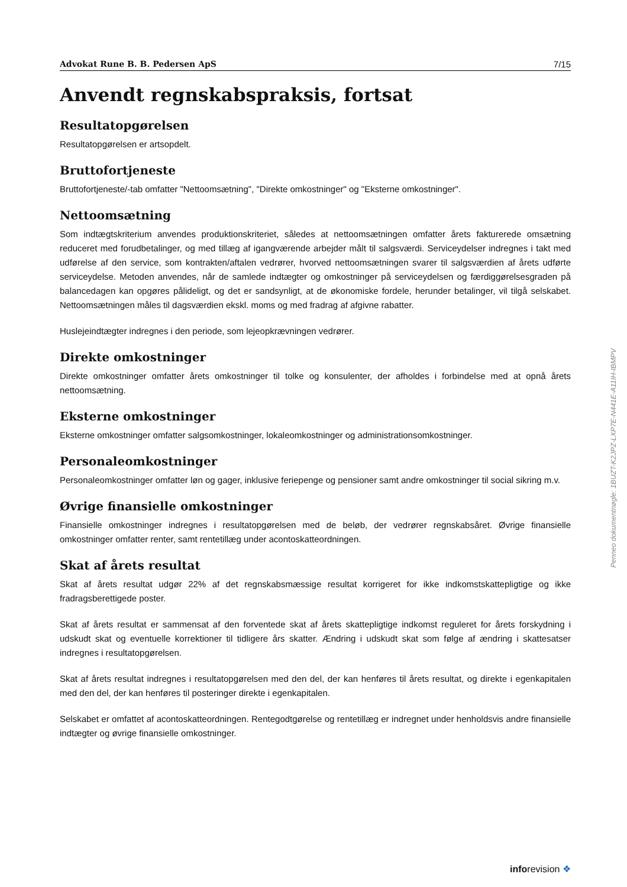Advokat Rune B. B. Pedersen ApS 7/15
Anvendt regnskabspraksis, fortsat
Resultatopgørelsen
Resultatopgørelsen er artsopdelt.
Bruttofortjeneste
Bruttofortjeneste/-tab omfatter "Nettoomsætning", "Direkte omkostninger" og "Eksterne omkostninger".
Nettoomsætning
Som indtægtskriterium anvendes produktionskriteriet, således at nettoomsætningen omfatter årets fakturerede omsætning reduceret med forudbetalinger, og med tillæg af igangværende arbejder målt til salgsværdi. Serviceydelser indregnes i takt med udførelse af den service, som kontrakten/aftalen vedrører, hvorved nettoomsætningen svarer til salgsværdien af årets udførte serviceydelse. Metoden anvendes, når de samlede indtægter og omkostninger på serviceydelsen og færdiggørelsesgraden på balancedagen kan opgøres pålideligt, og det er sandsynligt, at de økonomiske fordele, herunder betalinger, vil tilgå selskabet. Nettoomsætningen måles til dagsværdien ekskl. moms og med fradrag af afgivne rabatter.
Huslejeindtægter indregnes i den periode, som lejeopkrævningen vedrører.
Direkte omkostninger
Direkte omkostninger omfatter årets omkostninger til tolke og konsulenter, der afholdes i forbindelse med at opnå årets nettoomsætning.
Eksterne omkostninger
Eksterne omkostninger omfatter salgsomkostninger, lokaleomkostninger og administrationsomkostninger.
Personaleomkostninger
Personaleomkostninger omfatter løn og gager, inklusive feriepenge og pensioner samt andre omkostninger til social sikring m.v.
Øvrige finansielle omkostninger
Finansielle omkostninger indregnes i resultatopgørelsen med de beløb, der vedrører regnskabsåret. Øvrige finansielle omkostninger omfatter renter, samt rentetillæg under acontoskatteordningen.
Skat af årets resultat
Skat af årets resultat udgør 22% af det regnskabsmæssige resultat korrigeret for ikke indkomstskattepligtige og ikke fradragsberettigede poster.
Skat af årets resultat er sammensat af den forventede skat af årets skattepligtige indkomst reguleret for årets forskydning i udskudt skat og eventuelle korrektioner til tidligere års skatter. Ændring i udskudt skat som følge af ændring i skattesatser indregnes i resultatopgørelsen.
Skat af årets resultat indregnes i resultatopgørelsen med den del, der kan henføres til årets resultat, og direkte i egenkapitalen med den del, der kan henføres til posteringer direkte i egenkapitalen.
Selskabet er omfattet af acontoskatteordningen. Rentegodtgørelse og rentetillæg er indregnet under henholdsvis andre finansielle indtægter og øvrige finansielle omkostninger.
Penneo dokumentnøgle: 1BUZT-K2JPZ-LXP7E-N441E-A11IH-IBMPV
inforevision ❖